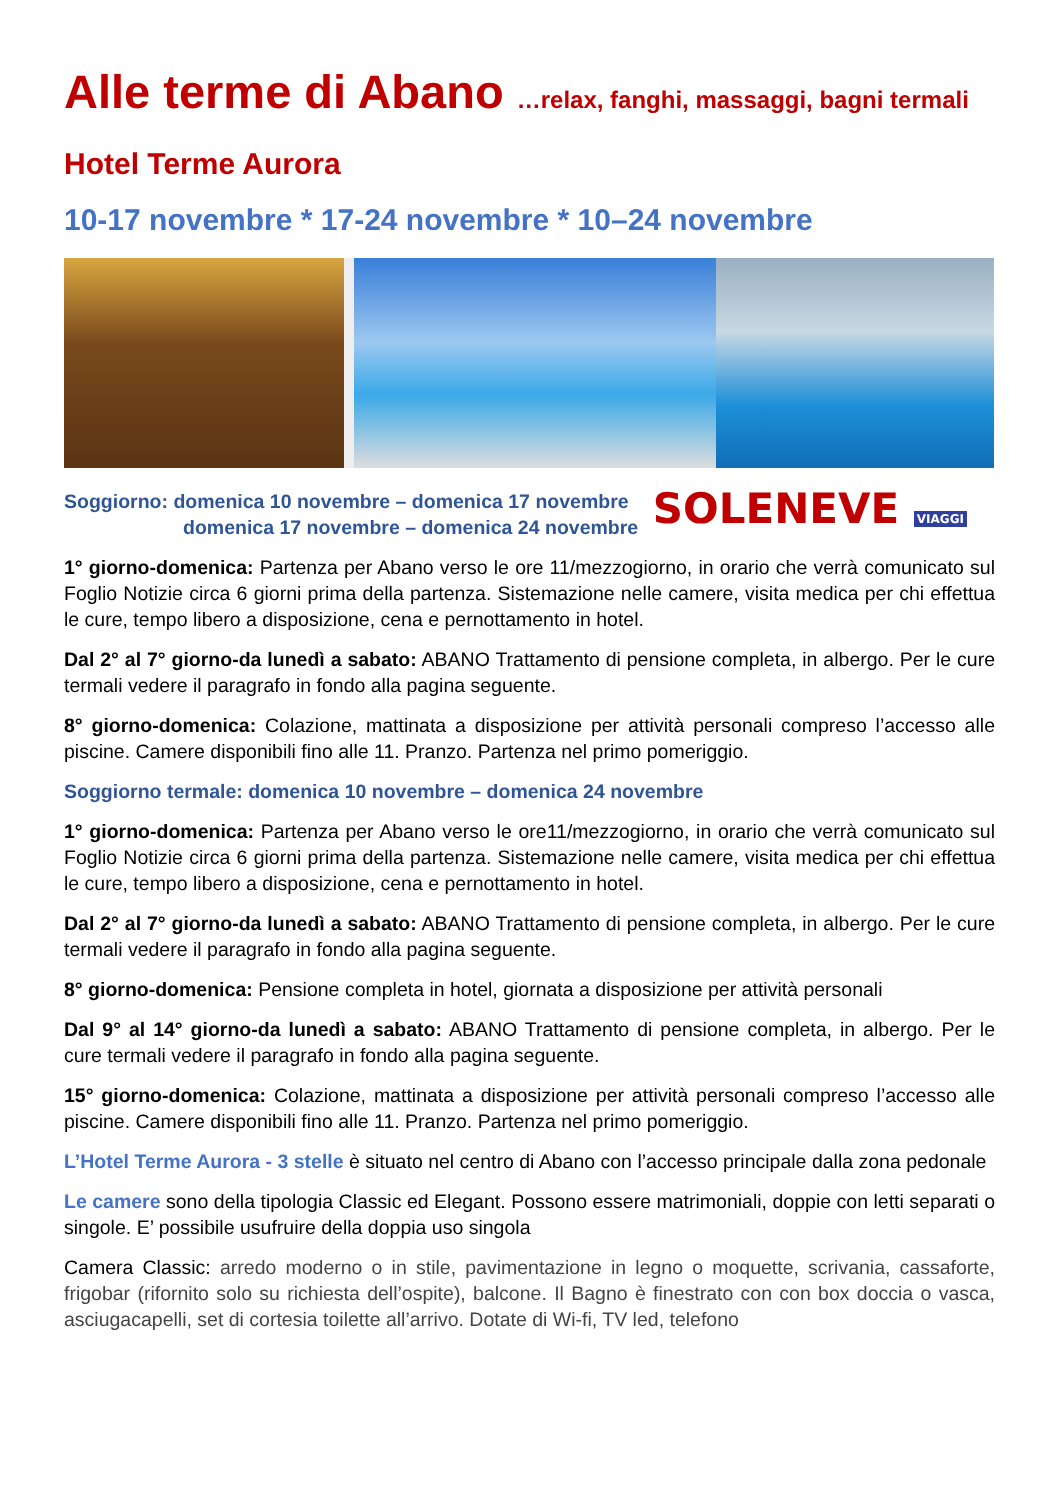Alle terme di Abano …relax, fanghi, massaggi, bagni termali
Hotel Terme Aurora
10-17 novembre * 17-24 novembre * 10–24 novembre
Soggiorno: domenica 10 novembre – domenica 17 novembre
domenica 17 novembre – domenica 24 novembre
SOLENEVE VIAGGI
1° giorno-domenica: Partenza per Abano verso le ore 11/mezzogiorno, in orario che verrà comunicato sul Foglio Notizie circa 6 giorni prima della partenza. Sistemazione nelle camere, visita medica per chi effettua le cure, tempo libero a disposizione, cena e pernottamento in hotel.
Dal 2° al 7° giorno-da lunedì a sabato: ABANO Trattamento di pensione completa, in albergo. Per le cure termali vedere il paragrafo in fondo alla pagina seguente.
8° giorno-domenica: Colazione, mattinata a disposizione per attività personali compreso l’accesso alle piscine. Camere disponibili fino alle 11. Pranzo. Partenza nel primo pomeriggio.
Soggiorno termale: domenica 10 novembre – domenica 24 novembre
1° giorno-domenica: Partenza per Abano verso le ore11/mezzogiorno, in orario che verrà comunicato sul Foglio Notizie circa 6 giorni prima della partenza. Sistemazione nelle camere, visita medica per chi effettua le cure, tempo libero a disposizione, cena e pernottamento in hotel.
Dal 2° al 7° giorno-da lunedì a sabato: ABANO Trattamento di pensione completa, in albergo. Per le cure termali vedere il paragrafo in fondo alla pagina seguente.
8° giorno-domenica: Pensione completa in hotel, giornata a disposizione per attività personali
Dal 9° al 14° giorno-da lunedì a sabato: ABANO Trattamento di pensione completa, in albergo. Per le cure termali vedere il paragrafo in fondo alla pagina seguente.
15° giorno-domenica: Colazione, mattinata a disposizione per attività personali compreso l’accesso alle piscine. Camere disponibili fino alle 11. Pranzo. Partenza nel primo pomeriggio.
L’Hotel Terme Aurora - 3 stelle è situato nel centro di Abano con l’accesso principale dalla zona pedonale
Le camere sono della tipologia Classic ed Elegant. Possono essere matrimoniali, doppie con letti separati o singole. E’ possibile usufruire della doppia uso singola
Camera Classic: arredo moderno o in stile, pavimentazione in legno o moquette, scrivania, cassaforte, frigobar (rifornito solo su richiesta dell’ospite), balcone. Il Bagno è finestrato con con box doccia o vasca, asciugacapelli, set di cortesia toilette all’arrivo. Dotate di Wi-fi, TV led, telefono